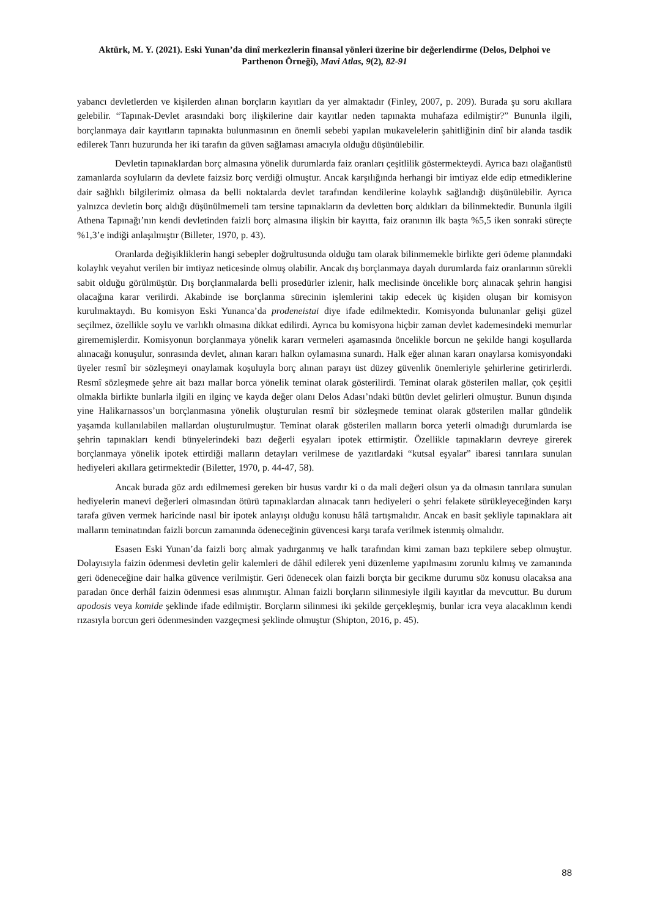Aktürk, M. Y. (2021). Eski Yunan’da dinî merkezlerin finansal yönleri üzerine bir değerlendirme (Delos, Delphoi ve Parthenon Örneği), Mavi Atlas, 9(2), 82-91
yabancı devletlerden ve kişilerden alınan borçların kayıtları da yer almaktadır (Finley, 2007, p. 209). Burada şu soru akıllara gelebilir. “Tapınak-Devlet arasındaki borç ilişkilerine dair kayıtlar neden tapınakta muhafaza edilmiştir?” Bununla ilgili, borçlanmaya dair kayıtların tapınakta bulunmasının en önemli sebebi yapılan mukavelelerin şahitliğinin dinî bir alanda tasdik edilerek Tanrı huzurunda her iki tarafın da güven sağlaması amacıyla olduğu düşünülebilir.
Devletin tapınaklardan borç almasına yönelik durumlarda faiz oranları çeşitlilik göstermekteydi. Ayrıca bazı olağanüstü zamanlarda soyluların da devlete faizsiz borç verdiği olmuştur. Ancak karşılığında herhangi bir imtiyaz elde edip etmediklerine dair sağlıklı bilgilerimiz olmasa da belli noktalarda devlet tarafından kendilerine kolaylık sağlandığı düşünülebilir. Ayrıca yalnızca devletin borç aldığı düşünülmemeli tam tersine tapınakların da devletten borç aldıkları da bilinmektedir. Bununla ilgili Athena Tapınağı’nın kendi devletinden faizli borç almasına ilişkin bir kayıtta, faiz oranının ilk başta %5,5 iken sonraki süreçte %1,3’e indiği anlaşılmıştır (Billeter, 1970, p. 43).
Oranlarda değişikliklerin hangi sebepler doğrultusunda olduğu tam olarak bilinmemekle birlikte geri ödeme planındaki kolaylık veyahut verilen bir imtiyaz neticesinde olmuş olabilir. Ancak dış borçlanmaya dayalı durumlarda faiz oranlarının sürekli sabit olduğu görülmüştür. Dış borçlanmalarda belli prosedürler izlenir, halk meclisinde öncelikle borç alınacak şehrin hangisi olacağına karar verilirdi. Akabinde ise borçlanma sürecinin işlemlerini takip edecek üç kişiden oluşan bir komisyon kurulmaktaydı. Bu komisyon Eski Yunanca’da prodeneistai diye ifade edilmektedir. Komisyonda bulunanlar gelişi güzel seçilmez, özellikle soylu ve varlıklı olmasına dikkat edilirdi. Ayrıca bu komisyona hiçbir zaman devlet kademesindeki memurlar girememişlerdir. Komisyonun borçlanmaya yönelik kararı vermeleri aşamasında öncelikle borcun ne şekilde hangi koşullarda alınacağı konuşulur, sonrasında devlet, alınan kararı halkın oylamasına sunardı. Halk eğer alınan kararı onaylarsa komisyondaki üyeler resmî bir sözleşmeyi onaylamak koşuluyla borç alınan parayı üst düzey güvenlik önemleriyle şehirlerine getirirlerdi. Resmî sözleşmede şehre ait bazı mallar borca yönelik teminat olarak gösterilirdi. Teminat olarak gösterilen mallar, çok çeşitli olmakla birlikte bunlarla ilgili en ilginç ve kayda değer olanı Delos Adası’ndaki bütün devlet gelirleri olmuştur. Bunun dışında yine Halikarnassos’un borçlanmasına yönelik oluşturulan resmî bir sözleşmede teminat olarak gösterilen mallar gündelik yaşamda kullanılabilen mallardan oluşturulmuştur. Teminat olarak gösterilen malların borca yeterli olmadığı durumlarda ise şehrin tapınakları kendi bünyelerindeki bazı değerli eşyaları ipotek ettirmiştir. Özellikle tapınakların devreye girerek borçlanmaya yönelik ipotek ettirdiği malların detayları verilmese de yazıtlardaki “kutsal eşyalar” ibaresi tanrılara sunulan hediyeleri akıllara getirmektedir (Biletter, 1970, p. 44-47, 58).
Ancak burada göz ardı edilmemesi gereken bir husus vardır ki o da mali değeri olsun ya da olmasın tanrılara sunulan hediyelerin manevi değerleri olmasından ötürü tapınaklardan alınacak tanrı hediyeleri o şehri felakete sürükleyeceğinden karşı tarafa güven vermek haricinde nasıl bir ipotek anlayışı olduğu konusu hâlâ tartışmalıdır. Ancak en basit şekliyle tapınaklara ait malların teminatından faizli borcun zamanında ödeneceğinin güvencesi karşı tarafa verilmek istenmiş olmalıdır.
Esasen Eski Yunan’da faizli borç almak yadırganmış ve halk tarafından kimi zaman bazı tepkilere sebep olmuştur. Dolayısıyla faizin ödenmesi devletin gelir kalemleri de dâhil edilerek yeni düzenleme yapılmasını zorunlu kılmış ve zamanında geri ödeneceğine dair halka güvence verilmiştir. Geri ödenecek olan faizli borçta bir gecikme durumu söz konusu olacaksa ana paradan önce derhâl faizin ödenmesi esas alınmıştır. Alınan faizli borçların silinmesiyle ilgili kayıtlar da mevcuttur. Bu durum apodosis veya komide şeklinde ifade edilmiştir. Borçların silinmesi iki şekilde gerçekleşmiş, bunlar icra veya alacaklının kendi rızasıyla borcun geri ödenmesinden vazgeçmesi şeklinde olmuştur (Shipton, 2016, p. 45).
88